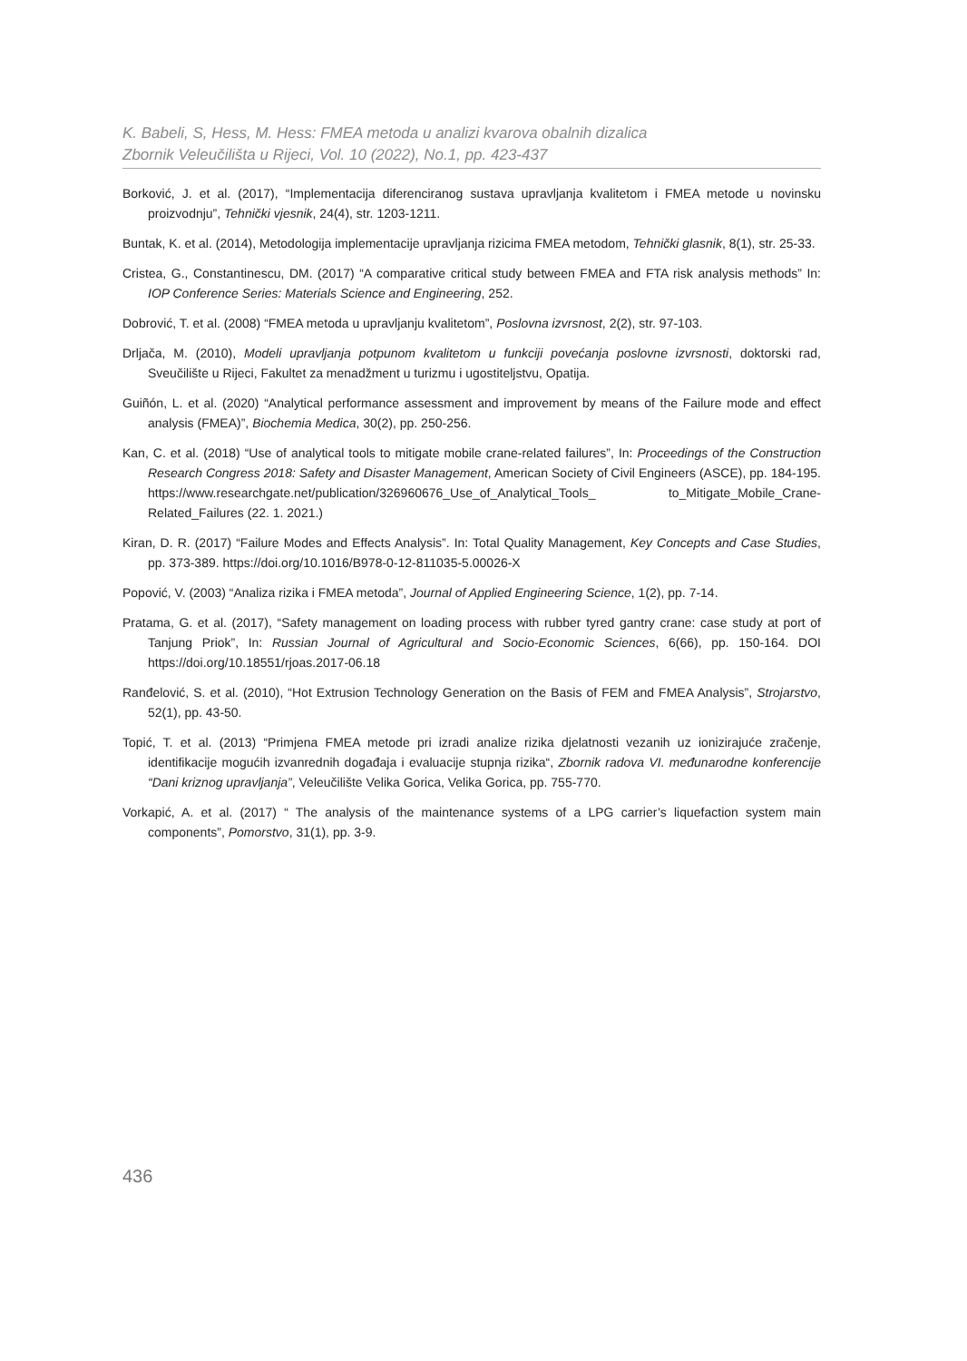K. Babeli, S, Hess, M. Hess: FMEA metoda u analizi kvarova obalnih dizalica
Zbornik Veleučilišta u Rijeci, Vol. 10 (2022), No.1, pp. 423-437
Borković, J. et al. (2017), “Implementacija diferenciranog sustava upravljanja kvalitetom i FMEA metode u novinsku proizvodnju”, Tehnički vjesnik, 24(4), str. 1203-1211.
Buntak, K. et al. (2014), Metodologija implementacije upravljanja rizicima FMEA metodom, Tehnički glasnik, 8(1), str. 25-33.
Cristea, G., Constantinescu, DM. (2017) “A comparative critical study between FMEA and FTA risk analysis methods” In: IOP Conference Series: Materials Science and Engineering, 252.
Dobrović, T. et al. (2008) “FMEA metoda u upravljanju kvalitetom”, Poslovna izvrsnost, 2(2), str. 97-103.
Drljača, M. (2010), Modeli upravljanja potpunom kvalitetom u funkciji povećanja poslovne izvrsnosti, doktorski rad, Sveučilište u Rijeci, Fakultet za menadžment u turizmu i ugostiteljstvu, Opatija.
Guiñón, L. et al. (2020) “Analytical performance assessment and improvement by means of the Failure mode and effect analysis (FMEA)”, Biochemia Medica, 30(2), pp. 250-256.
Kan, C. et al. (2018) “Use of analytical tools to mitigate mobile crane-related failures”, In: Proceedings of the Construction Research Congress 2018: Safety and Disaster Management, American Society of Civil Engineers (ASCE), pp. 184-195. https://www.researchgate.net/publication/326960676_Use_of_Analytical_Tools_ to_Mitigate_Mobile_Crane-Related_Failures (22. 1. 2021.)
Kiran, D. R. (2017) “Failure Modes and Effects Analysis”. In: Total Quality Management, Key Concepts and Case Studies, pp. 373-389. https://doi.org/10.1016/B978-0-12-811035-5.00026-X
Popović, V. (2003) “Analiza rizika i FMEA metoda”, Journal of Applied Engineering Science, 1(2), pp. 7-14.
Pratama, G. et al. (2017), “Safety management on loading process with rubber tyred gantry crane: case study at port of Tanjung Priok”, In: Russian Journal of Agricultural and Socio-Economic Sciences, 6(66), pp. 150-164. DOI https://doi.org/10.18551/rjoas.2017-06.18
Ranđelović, S. et al. (2010), “Hot Extrusion Technology Generation on the Basis of FEM and FMEA Analysis”, Strojarstvo, 52(1), pp. 43-50.
Topić, T. et al. (2013) “Primjena FMEA metode pri izradi analize rizika djelatnosti vezanih uz ionizirajuće zračenje, identifikacije mogućih izvanrednih događaja i evaluacije stupnja rizika“, Zbornik radova VI. međunarodne konferencije “Dani kriznog upravljanja”, Veleučilište Velika Gorica, Velika Gorica, pp. 755-770.
Vorkapić, A. et al. (2017) “ The analysis of the maintenance systems of a LPG carrier’s liquefaction system main components”, Pomorstvo, 31(1), pp. 3-9.
436